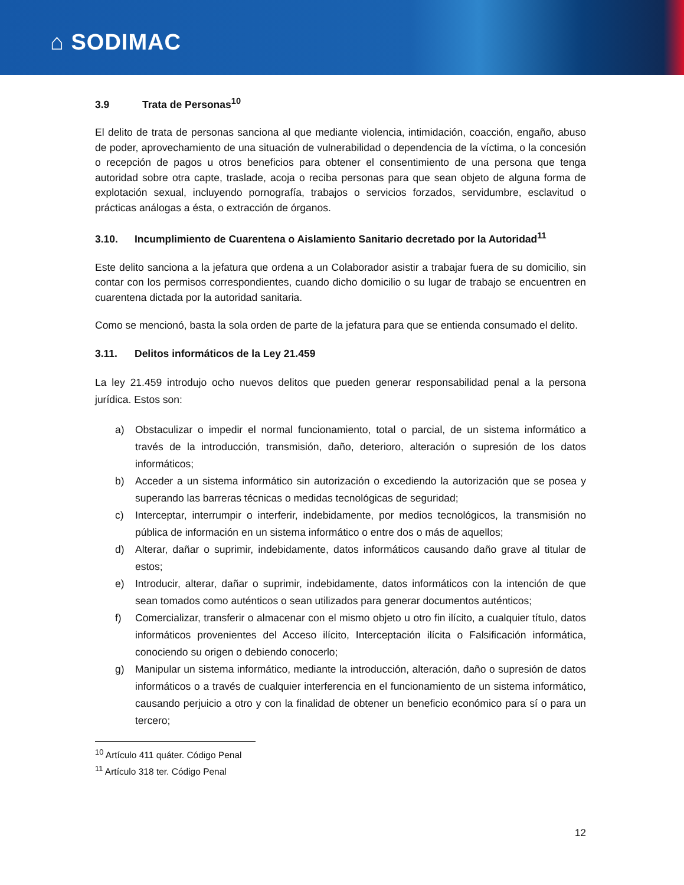⌂ SODIMAC
3.9 Trata de Personas<sup>10</sup>
El delito de trata de personas sanciona al que mediante violencia, intimidación, coacción, engaño, abuso de poder, aprovechamiento de una situación de vulnerabilidad o dependencia de la víctima, o la concesión o recepción de pagos u otros beneficios para obtener el consentimiento de una persona que tenga autoridad sobre otra capte, traslade, acoja o reciba personas para que sean objeto de alguna forma de explotación sexual, incluyendo pornografía, trabajos o servicios forzados, servidumbre, esclavitud o prácticas análogas a ésta, o extracción de órganos.
3.10. Incumplimiento de Cuarentena o Aislamiento Sanitario decretado por la Autoridad<sup>11</sup>
Este delito sanciona a la jefatura que ordena a un Colaborador asistir a trabajar fuera de su domicilio, sin contar con los permisos correspondientes, cuando dicho domicilio o su lugar de trabajo se encuentren en cuarentena dictada por la autoridad sanitaria.
Como se mencionó, basta la sola orden de parte de la jefatura para que se entienda consumado el delito.
3.11. Delitos informáticos de la Ley 21.459
La ley 21.459 introdujo ocho nuevos delitos que pueden generar responsabilidad penal a la persona jurídica. Estos son:
a) Obstaculizar o impedir el normal funcionamiento, total o parcial, de un sistema informático a través de la introducción, transmisión, daño, deterioro, alteración o supresión de los datos informáticos;
b) Acceder a un sistema informático sin autorización o excediendo la autorización que se posea y superando las barreras técnicas o medidas tecnológicas de seguridad;
c) Interceptar, interrumpir o interferir, indebidamente, por medios tecnológicos, la transmisión no pública de información en un sistema informático o entre dos o más de aquellos;
d) Alterar, dañar o suprimir, indebidamente, datos informáticos causando daño grave al titular de estos;
e) Introducir, alterar, dañar o suprimir, indebidamente, datos informáticos con la intención de que sean tomados como auténticos o sean utilizados para generar documentos auténticos;
f) Comercializar, transferir o almacenar con el mismo objeto u otro fin ilícito, a cualquier título, datos informáticos provenientes del Acceso ilícito, Interceptación ilícita o Falsificación informática, conociendo su origen o debiendo conocerlo;
g) Manipular un sistema informático, mediante la introducción, alteración, daño o supresión de datos informáticos o a través de cualquier interferencia en el funcionamiento de un sistema informático, causando perjuicio a otro y con la finalidad de obtener un beneficio económico para sí o para un tercero;
<sup>10</sup> Artículo 411 quáter. Código Penal
<sup>11</sup> Artículo 318 ter. Código Penal
12